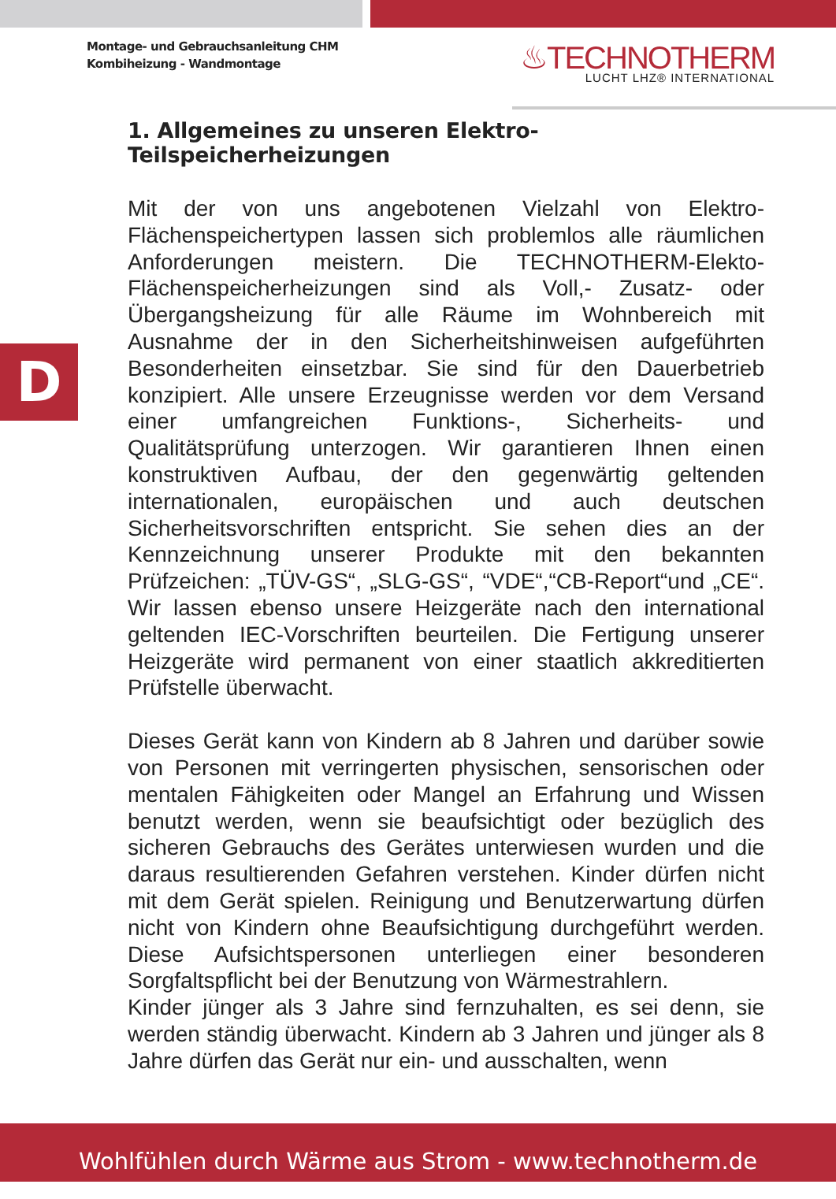Montage- und Gebrauchsanleitung CHM
Kombiheizung - Wandmontage
♨TECHNOTHERM
LUCHT LHZ® INTERNATIONAL
D
1. Allgemeines zu unseren Elektro-Teilspeicherheizungen
Mit der von uns angebotenen Vielzahl von Elektro-Flächenspeichertypen lassen sich problemlos alle räumlichen Anforderungen meistern. Die TECHNOTHERM-Elekto-Flächenspeicherheizungen sind als Voll,- Zusatz- oder Übergangsheizung für alle Räume im Wohnbereich mit Ausnahme der in den Sicherheitshinweisen aufgeführten Besonderheiten einsetzbar. Sie sind für den Dauerbetrieb konzipiert. Alle unsere Erzeugnisse werden vor dem Versand einer umfangreichen Funktions-, Sicherheits- und Qualitätsprüfung unterzogen. Wir garantieren Ihnen einen konstruktiven Aufbau, der den gegenwärtig geltenden internationalen, europäischen und auch deutschen Sicherheitsvorschriften entspricht. Sie sehen dies an der Kennzeichnung unserer Produkte mit den bekannten Prüfzeichen: „TÜV-GS“, „SLG-GS“, “VDE“,“CB-Report“und „CE“. Wir lassen ebenso unsere Heizgeräte nach den international geltenden IEC-Vorschriften beurteilen. Die Fertigung unserer Heizgeräte wird permanent von einer staatlich akkreditierten Prüfstelle überwacht.
Dieses Gerät kann von Kindern ab 8 Jahren und darüber sowie von Personen mit verringerten physischen, sensorischen oder mentalen Fähigkeiten oder Mangel an Erfahrung und Wissen benutzt werden, wenn sie beaufsichtigt oder bezüglich des sicheren Gebrauchs des Gerätes unterwiesen wurden und die daraus resultierenden Gefahren verstehen. Kinder dürfen nicht mit dem Gerät spielen. Reinigung und Benutzerwartung dürfen nicht von Kindern ohne Beaufsichtigung durchgeführt werden. Diese Aufsichtspersonen unterliegen einer besonderen Sorgfaltspflicht bei der Benutzung von Wärmestrahlern.
Kinder jünger als 3 Jahre sind fernzuhalten, es sei denn, sie werden ständig überwacht. Kindern ab 3 Jahren und jünger als 8 Jahre dürfen das Gerät nur ein- und ausschalten, wenn
Wohlfühlen durch Wärme aus Strom - www.technotherm.de